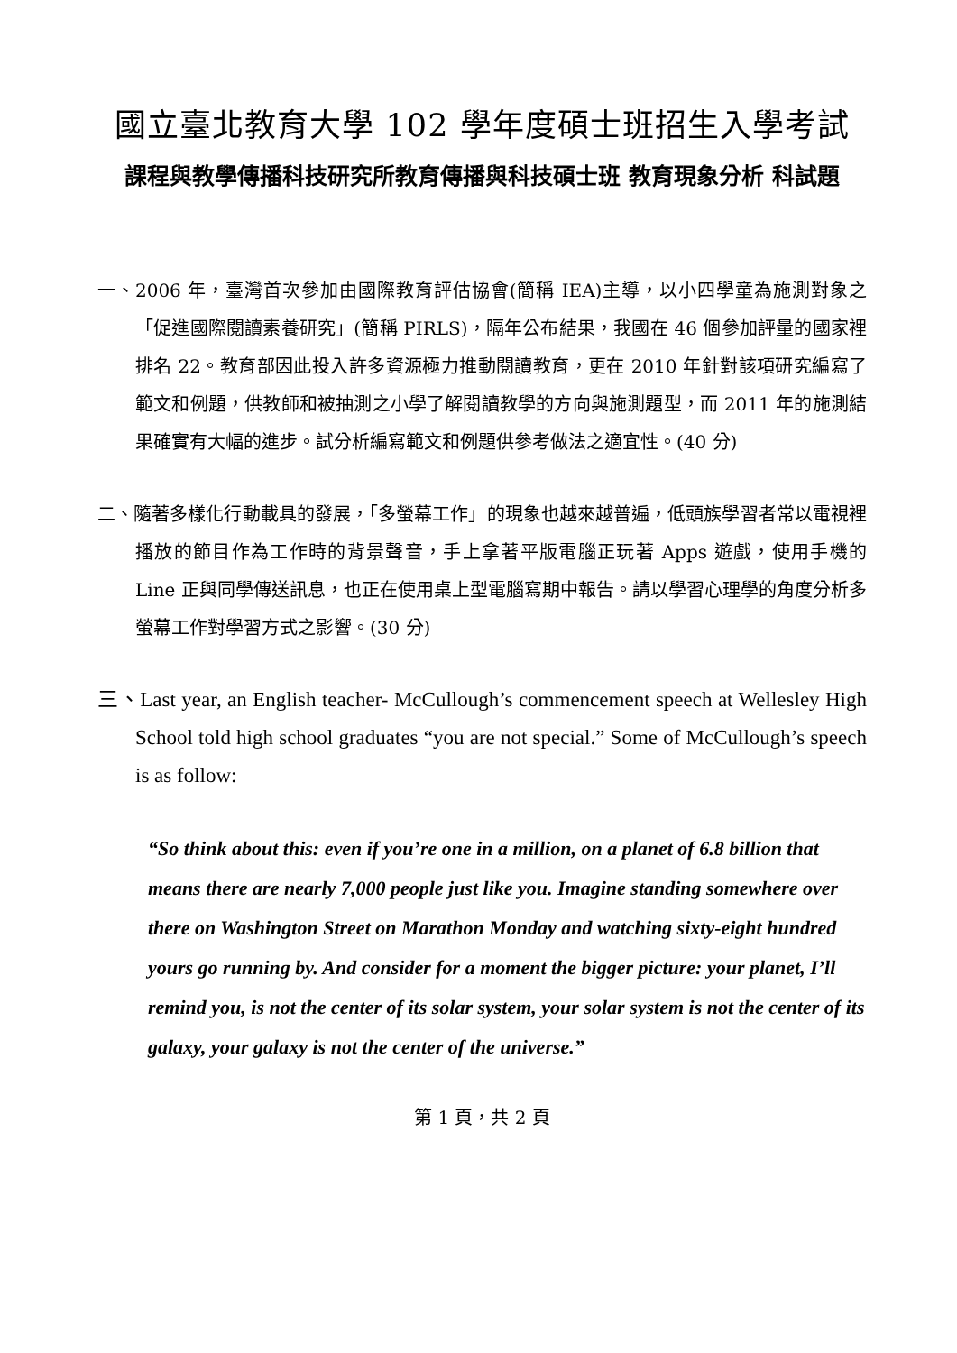國立臺北教育大學 102 學年度碩士班招生入學考試
課程與教學傳播科技研究所教育傳播與科技碩士班 教育現象分析 科試題
一、2006 年，臺灣首次參加由國際教育評估協會(簡稱 IEA)主導，以小四學童為施測對象之「促進國際閱讀素養研究」(簡稱 PIRLS)，隔年公布結果，我國在 46 個參加評量的國家裡排名 22。教育部因此投入許多資源極力推動閱讀教育，更在 2010 年針對該項研究編寫了範文和例題，供教師和被抽測之小學了解閱讀教學的方向與施測題型，而 2011 年的施測結果確實有大幅的進步。試分析編寫範文和例題供參考做法之適宜性。(40 分)
二、隨著多樣化行動載具的發展，「多螢幕工作」的現象也越來越普遍，低頭族學習者常以電視裡播放的節目作為工作時的背景聲音，手上拿著平版電腦正玩著 Apps 遊戲，使用手機的 Line 正與同學傳送訊息，也正在使用桌上型電腦寫期中報告。請以學習心理學的角度分析多螢幕工作對學習方式之影響。(30 分)
三、Last year, an English teacher- McCullough’s commencement speech at Wellesley High School told high school graduates “you are not special.” Some of McCullough’s speech is as follow:
“So think about this: even if you’re one in a million, on a planet of 6.8 billion that means there are nearly 7,000 people just like you. Imagine standing somewhere over there on Washington Street on Marathon Monday and watching sixty-eight hundred yours go running by. And consider for a moment the bigger picture: your planet, I’ll remind you, is not the center of its solar system, your solar system is not the center of its galaxy, your galaxy is not the center of the universe.”
第 1 頁，共 2 頁